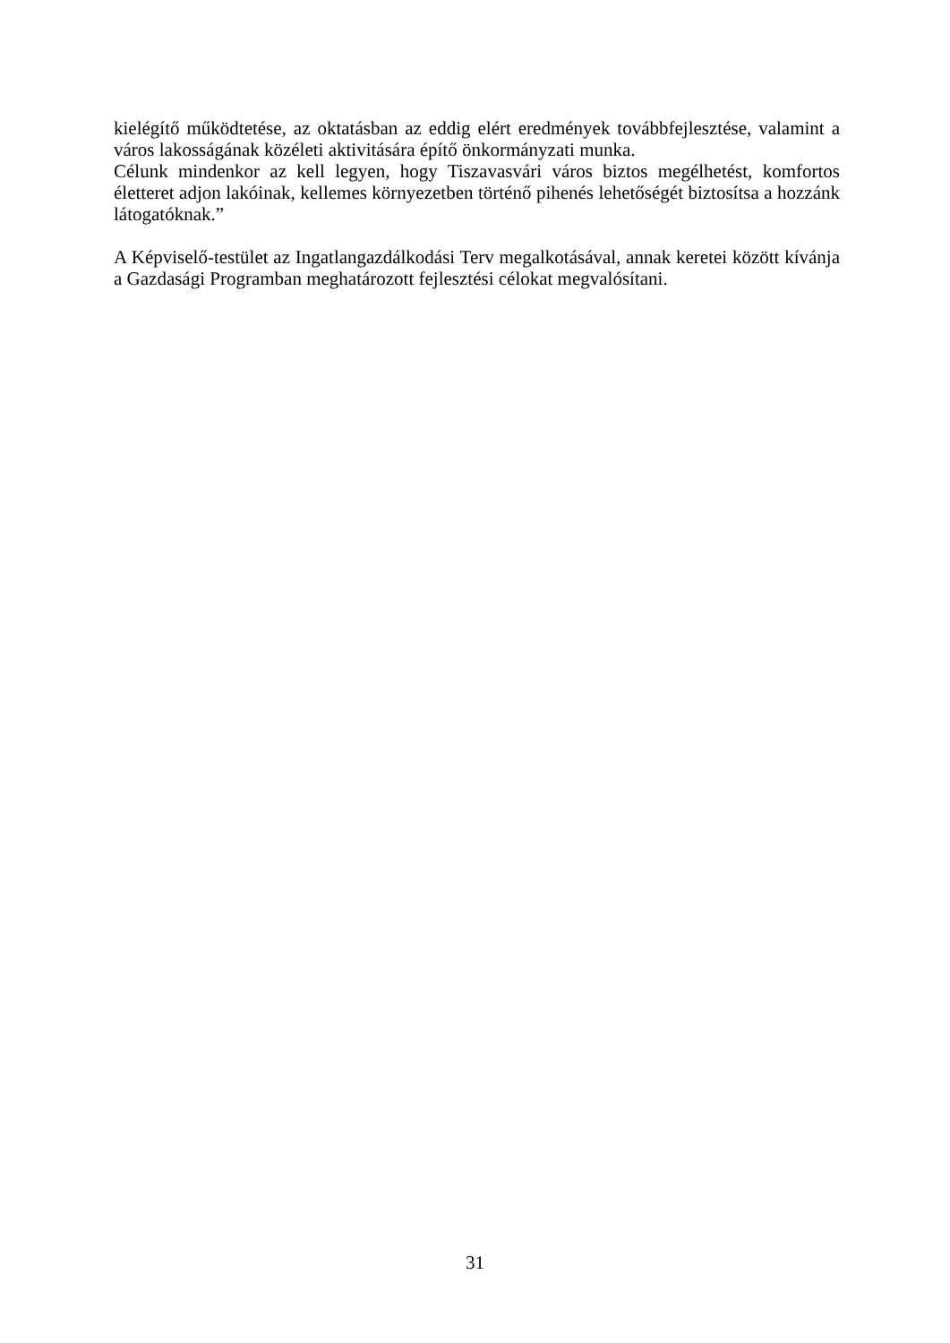kielégítő működtetése, az oktatásban az eddig elért eredmények továbbfejlesztése, valamint a város lakosságának közéleti aktivitására építő önkormányzati munka.
Célunk mindenkor az kell legyen, hogy Tiszavasvári város biztos megélhetést, komfortos életteret adjon lakóinak, kellemes környezetben történő pihenés lehetőségét biztosítsa a hozzánk látogatóknak.”
A Képviselő-testület az Ingatlangazdálkodási Terv megalkotásával, annak keretei között kívánja a Gazdasági Programban meghatározott fejlesztési célokat megvalósítani.
31